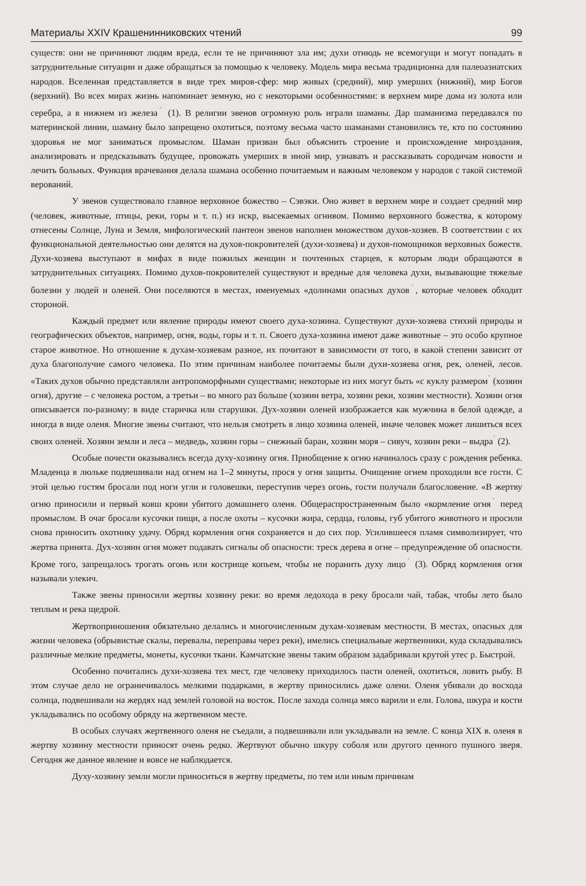Материалы XXIV Крашенинниковских чтений 99
существ: они не причиняют людям вреда, если те не причиняют зла им; духи отнюдь не всемогущи и могут попадать в затруднительные ситуации и даже обращаться за помощью к человеку. Модель мира весьма традиционна для палеоазиатских народов. Вселенная представляется в виде трех миров-сфер: мир живых (средний), мир умерших (нижний), мир Богов (верхний). Во всех мирах жизнь напоминает земную, но с некоторыми особенностями: в верхнем мире дома из золота или серебра, а в нижнем из железа<sup>˙</sup> (1). В религии эвенов огромную роль играли шаманы. Дар шаманизма передавался по материнской линии, шаману было запрещено охотиться, поэтому весьма часто шаманами становились те, кто по состоянию здоровья не мог заниматься промыслом. Шаман призван был объяснить строение и происхождение мироздания, анализировать и предсказывать будущее, провожать умерших в иной мир, узнавать и рассказывать сородичам новости и лечить больных. Функция врачевания делала шамана особенно почитаемым и важным человеком у народов с такой системой верований.
У эвенов существовало главное верховное божество – Сэвэки. Оно живет в верхнем мире и создает средний мир (человек, животные, птицы, реки, горы и т. п.) из искр, высекаемых огнивом. Помимо верховного божества, к которому отнесены Солнце, Луна и Земля, мифологический пантеон эвенов наполнен множеством духов-хозяев. В соответствии с их функциональной деятельностью они делятся на духов-покровителей (духи-хозяева) и духов-помощников верховных божеств. Духи-хозяева выступают в мифах в виде пожилых женщин и почтенных старцев, к которым люди обращаются в затруднительных ситуациях. Помимо духов-покровителей существуют и вредные для человека духи, вызывающие тяжелые болезни у людей и оленей. Они поселяются в местах, именуемых «долинами опасных духов<sup>˙</sup>, которые человек обходит стороной.
Каждый предмет или явление природы имеют своего духа-хозяина. Существуют духи-хозяева стихий природы и географических объектов, например, огня, воды, горы и т. п. Своего духа-хозяина имеют даже животные – это особо крупное старое животное. Но отношение к духам-хозяевам разное, их почитают в зависимости от того, в какой степени зависит от духа благополучие самого человека. По этим причинам наиболее почитаемы были духи-хозяева огня, рек, оленей, лесов. «Таких духов обычно представляли антропоморфными существами; некоторые из них могут быть «с куклу размером<sup>˙</sup> (хозяин огня), другие – с человека ростом, а третьи – во много раз больше (хозяин ветра, хозяин реки, хозяин местности). Хозяин огня описывается по-разному: в виде старичка или старушки. Дух-хозяин оленей изображается как мужчина в белой одежде, а иногда в виде оленя. Многие эвены считают, что нельзя смотреть в лицо хозяина оленей, иначе человек может лишиться всех своих оленей. Хозяин земли и леса – медведь, хозяин горы – снежный баран, хозяин моря – сивуч, хозяин реки – выдра<sup>˙</sup> (2).
Особые почести оказывались всегда духу-хозяину огня. Приобщение к огню начиналось сразу с рождения ребенка. Младенца в люльке подвешивали над огнем на 1–2 минуты, прося у огня защиты. Очищение огнем проходили все гости. С этой целью гостям бросали под ноги угли и головешки, переступив через огонь, гости получали благословение. «В жертву огню приносили и первый ковш крови убитого домашнего оленя. Общераспространенным было «кормление огня<sup>˙</sup> перед промыслом. В очаг бросали кусочки пищи, а после охоты – кусочки жира, сердца, головы, губ убитого животного и просили снова приносить охотнику удачу. Обряд кормления огня сохраняется и до сих пор. Усилившееся пламя символизирует, что жертва принята. Дух-хозяин огня может подавать сигналы об опасности: треск дерева в огне – предупреждение об опасности. Кроме того, запрещалось трогать огонь или кострище копьем, чтобы не поранить духу лицо<sup>˙</sup> (3). Обряд кормления огня называли улекич.
Также эвены приносили жертвы хозяину реки: во время ледохода в реку бросали чай, табак, чтобы лето было теплым и река щедрой.
Жертвоприношения обязательно делались и многочисленным духам-хозяевам местности. В местах, опасных для жизни человека (обрывистые скалы, перевалы, переправы через реки), имелись специальные жертвенники, куда складывались различные мелкие предметы, монеты, кусочки ткани. Камчатские эвены таким образом задабривали крутой утес р. Быстрой.
Особенно почитались духи-хозяева тех мест, где человеку приходилось пасти оленей, охотиться, ловить рыбу. В этом случае дело не ограничивалось мелкими подарками, в жертву приносились даже олени. Оленя убивали до восхода солнца, подвешивали на жердях над землей головой на восток. После захода солнца мясо варили и ели. Голова, шкура и кости укладывались по особому обряду на жертвенном месте.
В особых случаях жертвенного оленя не съедали, а подвешивали или укладывали на земле. С конца XIX в. оленя в жертву хозяину местности приносят очень редко. Жертвуют обычно шкуру соболя или другого ценного пушного зверя. Сегодня же данное явление и вовсе не наблюдается.
Духу-хозяину земли могли приноситься в жертву предметы, по тем или иным причинам